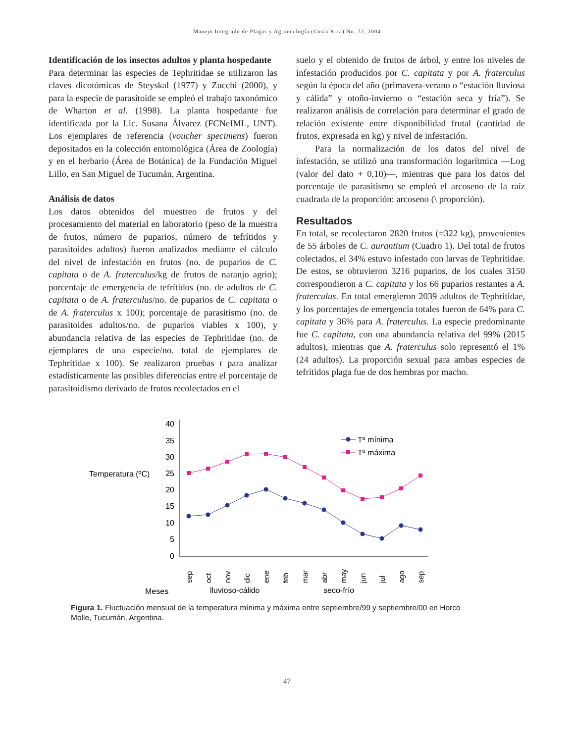Manejo Integrado de Plagas y Agroecología (Costa Rica) No. 72, 2004
Identificación de los insectos adultos y planta hospedante
Para determinar las especies de Tephritidae se utilizaron las claves dicotómicas de Steyskal (1977) y Zucchi (2000), y para la especie de parasitoide se empleó el trabajo taxonómico de Wharton et al. (1998). La planta hospedante fue identificada por la Lic. Susana Álvarez (FCNeIML, UNT). Los ejemplares de referencia (voucher specimens) fueron depositados en la colección entomológica (Área de Zoología) y en el herbario (Área de Botánica) de la Fundación Miguel Lillo, en San Miguel de Tucumán, Argentina.
Análisis de datos
Los datos obtenidos del muestreo de frutos y del procesamiento del material en laboratorio (peso de la muestra de frutos, número de puparios, número de tefrítidos y parasitoides adultos) fueron analizados mediante el cálculo del nivel de infestación en frutos (no. de puparios de C. capitata o de A. fraterculus/kg de frutos de naranjo agrio); porcentaje de emergencia de tefrítidos (no. de adultos de C. capitata o de A. fraterculus/no. de puparios de C. capitata o de A. fraterculus x 100); porcentaje de parasitismo (no. de parasitoides adultos/no. de puparios viables x 100), y abundancia relativa de las especies de Tephritidae (no. de ejemplares de una especie/no. total de ejemplares de Tephritidae x 100). Se realizaron pruebas t para analizar estadísticamente las posibles diferencias entre el porcentaje de parasitoidismo derivado de frutos recolectados en el
suelo y el obtenido de frutos de árbol, y entre los niveles de infestación producidos por C. capitata y por A. fraterculus según la época del año (primavera-verano o “estación lluviosa y cálida” y otoño-invierno o “estación seca y fría”). Se realizaron análisis de correlación para determinar el grado de relación existente entre disponibilidad frutal (cantidad de frutos, expresada en kg) y nivel de infestación.
Para la normalización de los datos del nivel de infestación, se utilizó una transformación logarítmica —Log (valor del dato + 0,10)—, mientras que para los datos del porcentaje de parasitismo se empleó el arcoseno de la raíz cuadrada de la proporción: arcoseno (\ proporción).
Resultados
En total, se recolectaron 2820 frutos (=322 kg), provenientes de 55 árboles de C. aurantium (Cuadro 1). Del total de frutos colectados, el 34% estuvo infestado con larvas de Tephritidae. De estos, se obtuvieron 3216 puparios, de los cuales 3150 correspondieron a C. capitata y los 66 puparios restantes a A. fraterculus. En total emergieron 2039 adultos de Tephritidae, y los porcentajes de emergencia totales fueron de 64% para C. capitata y 36% para A. fraterculus. La especie predominante fue C. capitata, con una abundancia relativa del 99% (2015 adultos), mientras que A. fraterculus solo representó el 1% (24 adultos). La proporción sexual para ambas especies de tefrítidos plaga fue de dos hembras por macho.
Temperatura (ºC)
0
5
10
15
20
25
30
35
40
Tº mínima
Tº máxima
sep
oct
nov
dic
ene
feb
mar
abr
may
jun
jul
ago
sep
Meses
lluvioso-cálido
seco-frío
Figura 1. Fluctuación mensual de la temperatura mínima y máxima entre septiembre/99 y septiembre/00 en Horco Molle, Tucumán, Argentina.
47